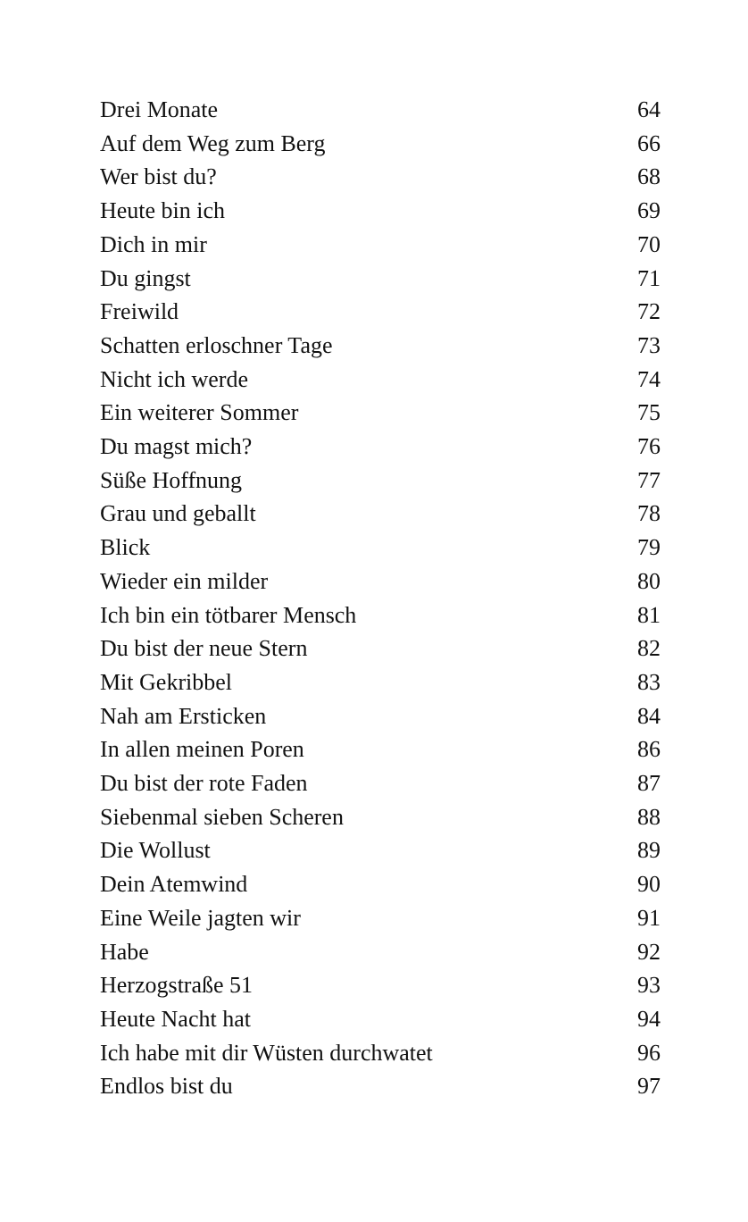| Drei Monate | 64 |
| Auf dem Weg zum Berg | 66 |
| Wer bist du? | 68 |
| Heute bin ich | 69 |
| Dich in mir | 70 |
| Du gingst | 71 |
| Freiwild | 72 |
| Schatten erloschner Tage | 73 |
| Nicht ich werde | 74 |
| Ein weiterer Sommer | 75 |
| Du magst mich? | 76 |
| Süße Hoffnung | 77 |
| Grau und geballt | 78 |
| Blick | 79 |
| Wieder ein milder | 80 |
| Ich bin ein tötbarer Mensch | 81 |
| Du bist der neue Stern | 82 |
| Mit Gekribbel | 83 |
| Nah am Ersticken | 84 |
| In allen meinen Poren | 86 |
| Du bist der rote Faden | 87 |
| Siebenmal sieben Scheren | 88 |
| Die Wollust | 89 |
| Dein Atemwind | 90 |
| Eine Weile jagten wir | 91 |
| Habe | 92 |
| Herzogstraße 51 | 93 |
| Heute Nacht hat | 94 |
| Ich habe mit dir Wüsten durchwatet | 96 |
| Endlos bist du | 97 |